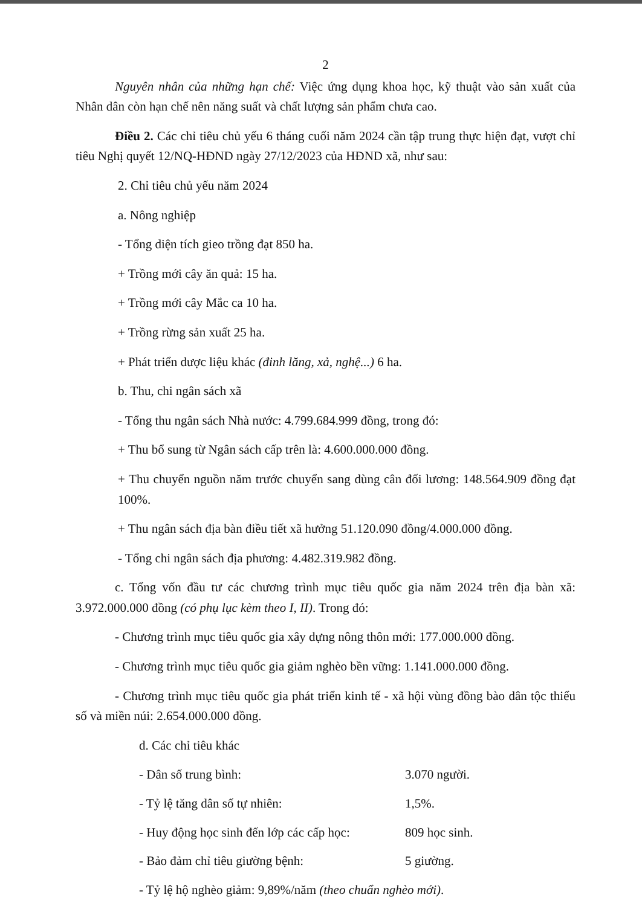2
Nguyên nhân của những hạn chế: Việc ứng dụng khoa học, kỹ thuật vào sản xuất của Nhân dân còn hạn chế nên năng suất và chất lượng sản phẩm chưa cao.
Điều 2. Các chỉ tiêu chủ yếu 6 tháng cuối năm 2024 cần tập trung thực hiện đạt, vượt chỉ tiêu Nghị quyết 12/NQ-HĐND ngày 27/12/2023 của HĐND xã, như sau:
2. Chỉ tiêu chủ yếu năm 2024
a. Nông nghiệp
- Tổng diện tích gieo trồng đạt 850 ha.
+ Trồng mới cây ăn quả: 15 ha.
+ Trồng mới cây Mắc ca 10 ha.
+ Trồng rừng sản xuất 25 ha.
+ Phát triển dược liệu khác (đinh lăng, xả, nghệ...) 6 ha.
b. Thu, chi ngân sách xã
- Tổng thu ngân sách Nhà nước: 4.799.684.999 đồng, trong đó:
+ Thu bổ sung từ Ngân sách cấp trên là: 4.600.000.000 đồng.
+ Thu chuyển nguồn năm trước chuyển sang dùng cân đối lương: 148.564.909 đồng đạt 100%.
+ Thu ngân sách địa bàn điều tiết xã hưởng 51.120.090 đồng/4.000.000 đồng.
- Tổng chi ngân sách địa phương: 4.482.319.982 đồng.
c. Tổng vốn đầu tư các chương trình mục tiêu quốc gia năm 2024 trên địa bàn xã: 3.972.000.000 đồng (có phụ lục kèm theo I, II). Trong đó:
- Chương trình mục tiêu quốc gia xây dựng nông thôn mới: 177.000.000 đồng.
- Chương trình mục tiêu quốc gia giảm nghèo bền vững: 1.141.000.000 đồng.
- Chương trình mục tiêu quốc gia phát triển kinh tế - xã hội vùng đồng bào dân tộc thiểu số và miền núi: 2.654.000.000 đồng.
d. Các chỉ tiêu khác
- Dân số trung bình: 3.070 người.
- Tỷ lệ tăng dân số tự nhiên: 1,5%.
- Huy động học sinh đến lớp các cấp học: 809 học sinh.
- Bảo đảm chỉ tiêu giường bệnh: 5 giường.
- Tỷ lệ hộ nghèo giảm: 9,89%/năm (theo chuẩn nghèo mới).